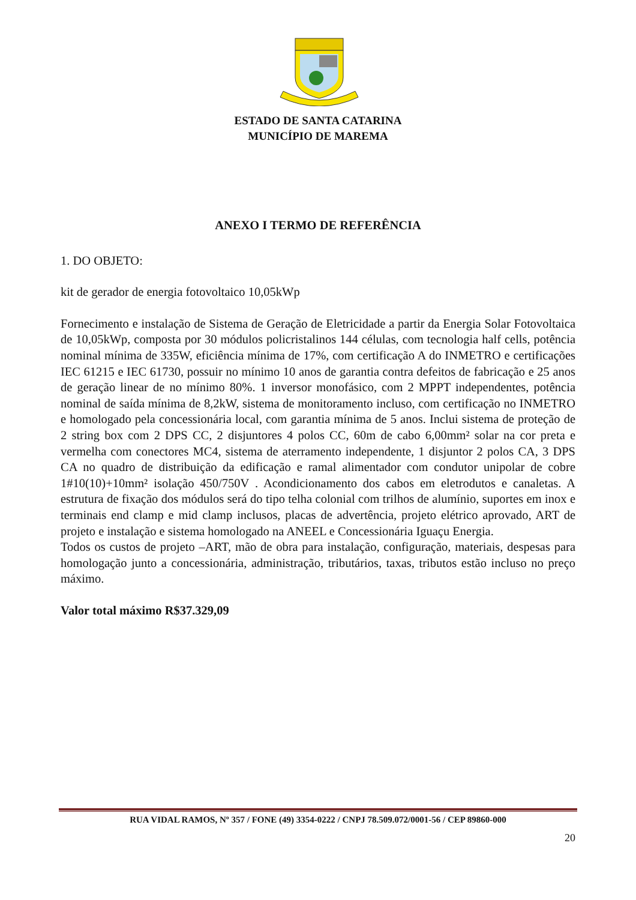ESTADO DE SANTA CATARINA
MUNICÍPIO DE MAREMA
ANEXO I TERMO DE REFERÊNCIA
1. DO OBJETO:
kit de gerador de energia fotovoltaico 10,05kWp
Fornecimento e instalação de Sistema de Geração de Eletricidade a partir da Energia Solar Fotovoltaica de 10,05kWp, composta por 30 módulos policristalinos 144 células, com tecnologia half cells, potência nominal mínima de 335W, eficiência mínima de 17%, com certificação A do INMETRO e certificações IEC 61215 e IEC 61730, possuir no mínimo 10 anos de garantia contra defeitos de fabricação e 25 anos de geração linear de no mínimo 80%. 1 inversor monofásico, com 2 MPPT independentes, potência nominal de saída mínima de 8,2kW, sistema de monitoramento incluso, com certificação no INMETRO e homologado pela concessionária local, com garantia mínima de 5 anos. Inclui sistema de proteção de 2 string box com 2 DPS CC, 2 disjuntores 4 polos CC, 60m de cabo 6,00mm² solar na cor preta e vermelha com conectores MC4, sistema de aterramento independente, 1 disjuntor 2 polos CA, 3 DPS CA no quadro de distribuição da edificação e ramal alimentador com condutor unipolar de cobre 1#10(10)+10mm² isolação 450/750V . Acondicionamento dos cabos em eletrodutos e canaletas. A estrutura de fixação dos módulos será do tipo telha colonial com trilhos de alumínio, suportes em inox e terminais end clamp e mid clamp inclusos, placas de advertência, projeto elétrico aprovado, ART de projeto e instalação e sistema homologado na ANEEL e Concessionária Iguaçu Energia.
Todos os custos de projeto –ART, mão de obra para instalação, configuração, materiais, despesas para homologação junto a concessionária, administração, tributários, taxas, tributos estão incluso no preço máximo.
Valor total máximo R$37.329,09
RUA VIDAL RAMOS, Nº 357 / FONE (49) 3354-0222 / CNPJ 78.509.072/0001-56 / CEP 89860-000
20